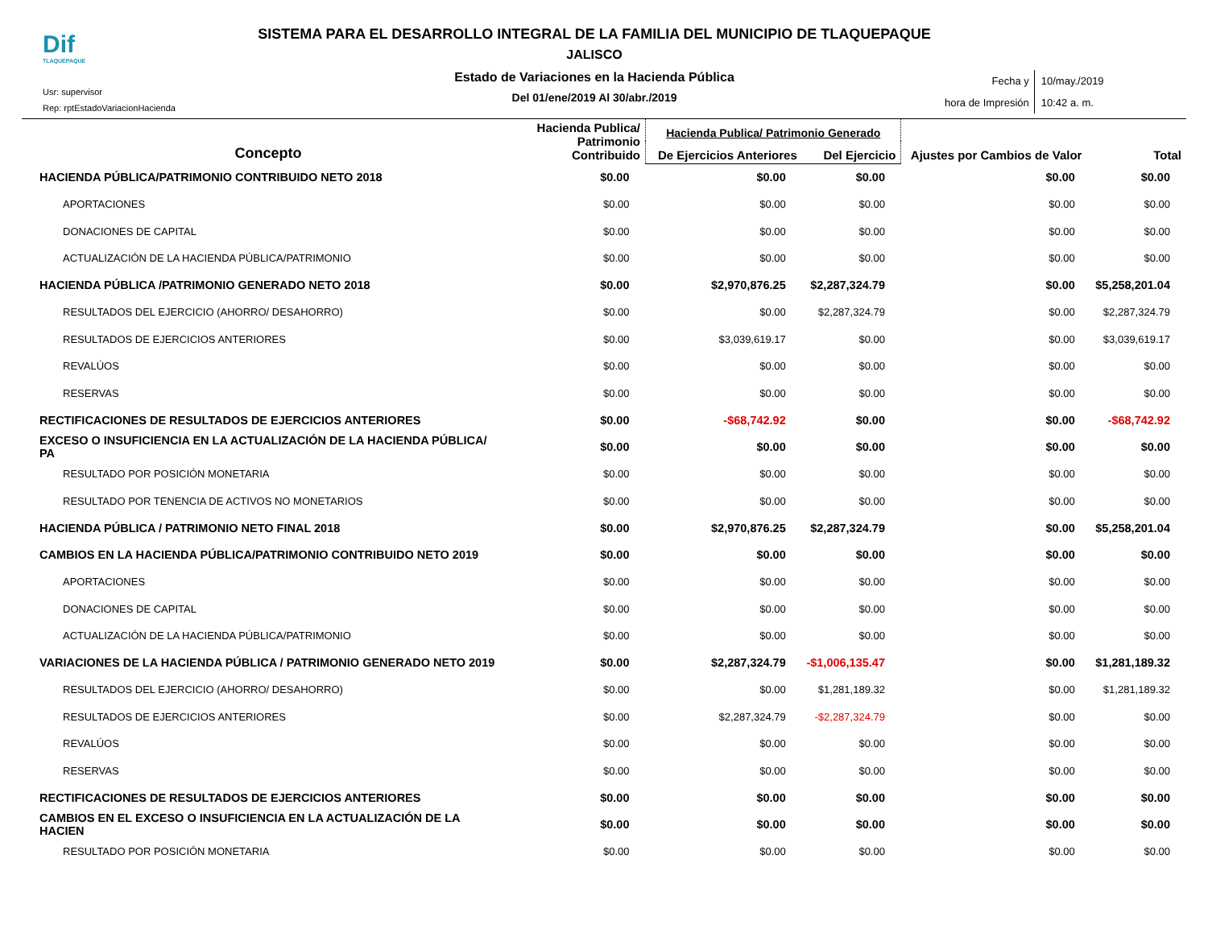Dif
TLAQUEPAQUE
Usr: supervisor
Rep: rptEstadoVariacionHacienda
SISTEMA PARA EL DESARROLLO INTEGRAL DE LA FAMILIA DEL MUNICIPIO DE TLAQUEPAQUE
JALISCO
Estado de Variaciones en la Hacienda Pública
Del 01/ene/2019 Al 30/abr./2019
Fecha y
hora de Impresión
10/may./2019
10:42 a. m.
| Concepto | Hacienda Publica/ Patrimonio Contribuido | Hacienda Publica/ Patrimonio Generado | | Ajustes por Cambios de Valor | Total |
| --- | --- | --- | --- | --- | --- |
| | | De Ejercicios Anteriores | Del Ejercicio | | |
| HACIENDA PÚBLICA/PATRIMONIO CONTRIBUIDO NETO 2018 | $0.00 | $0.00 | $0.00 | $0.00 | $0.00 |
| APORTACIONES | $0.00 | $0.00 | $0.00 | $0.00 | $0.00 |
| DONACIONES DE CAPITAL | $0.00 | $0.00 | $0.00 | $0.00 | $0.00 |
| ACTUALIZACIÓN DE LA HACIENDA PÚBLICA/PATRIMONIO | $0.00 | $0.00 | $0.00 | $0.00 | $0.00 |
| HACIENDA PÚBLICA /PATRIMONIO GENERADO NETO 2018 | $0.00 | $2,970,876.25 | $2,287,324.79 | $0.00 | $5,258,201.04 |
| RESULTADOS DEL EJERCICIO (AHORRO/ DESAHORRO) | $0.00 | $0.00 | $2,287,324.79 | $0.00 | $2,287,324.79 |
| RESULTADOS DE EJERCICIOS ANTERIORES | $0.00 | $3,039,619.17 | $0.00 | $0.00 | $3,039,619.17 |
| REVALÚOS | $0.00 | $0.00 | $0.00 | $0.00 | $0.00 |
| RESERVAS | $0.00 | $0.00 | $0.00 | $0.00 | $0.00 |
| RECTIFICACIONES DE RESULTADOS DE EJERCICIOS ANTERIORES | $0.00 | -$68,742.92 | $0.00 | $0.00 | -$68,742.92 |
| EXCESO O INSUFICIENCIA EN LA ACTUALIZACIÓN DE LA HACIENDA PÚBLICA/ PA | $0.00 | $0.00 | $0.00 | $0.00 | $0.00 |
| RESULTADO POR POSICIÓN MONETARIA | $0.00 | $0.00 | $0.00 | $0.00 | $0.00 |
| RESULTADO POR TENENCIA DE ACTIVOS NO MONETARIOS | $0.00 | $0.00 | $0.00 | $0.00 | $0.00 |
| HACIENDA PÚBLICA / PATRIMONIO NETO FINAL 2018 | $0.00 | $2,970,876.25 | $2,287,324.79 | $0.00 | $5,258,201.04 |
| CAMBIOS EN LA HACIENDA PÚBLICA/PATRIMONIO CONTRIBUIDO NETO 2019 | $0.00 | $0.00 | $0.00 | $0.00 | $0.00 |
| APORTACIONES | $0.00 | $0.00 | $0.00 | $0.00 | $0.00 |
| DONACIONES DE CAPITAL | $0.00 | $0.00 | $0.00 | $0.00 | $0.00 |
| ACTUALIZACIÓN DE LA HACIENDA PÚBLICA/PATRIMONIO | $0.00 | $0.00 | $0.00 | $0.00 | $0.00 |
| VARIACIONES DE LA HACIENDA PÚBLICA / PATRIMONIO GENERADO NETO 2019 | $0.00 | $2,287,324.79 | -$1,006,135.47 | $0.00 | $1,281,189.32 |
| RESULTADOS DEL EJERCICIO (AHORRO/ DESAHORRO) | $0.00 | $0.00 | $1,281,189.32 | $0.00 | $1,281,189.32 |
| RESULTADOS DE EJERCICIOS ANTERIORES | $0.00 | $2,287,324.79 | -$2,287,324.79 | $0.00 | $0.00 |
| REVALÚOS | $0.00 | $0.00 | $0.00 | $0.00 | $0.00 |
| RESERVAS | $0.00 | $0.00 | $0.00 | $0.00 | $0.00 |
| RECTIFICACIONES DE RESULTADOS DE EJERCICIOS ANTERIORES | $0.00 | $0.00 | $0.00 | $0.00 | $0.00 |
| CAMBIOS EN EL EXCESO O INSUFICIENCIA EN LA ACTUALIZACIÓN DE LA HACIEN | $0.00 | $0.00 | $0.00 | $0.00 | $0.00 |
| RESULTADO POR POSICIÓN MONETARIA | $0.00 | $0.00 | $0.00 | $0.00 | $0.00 |